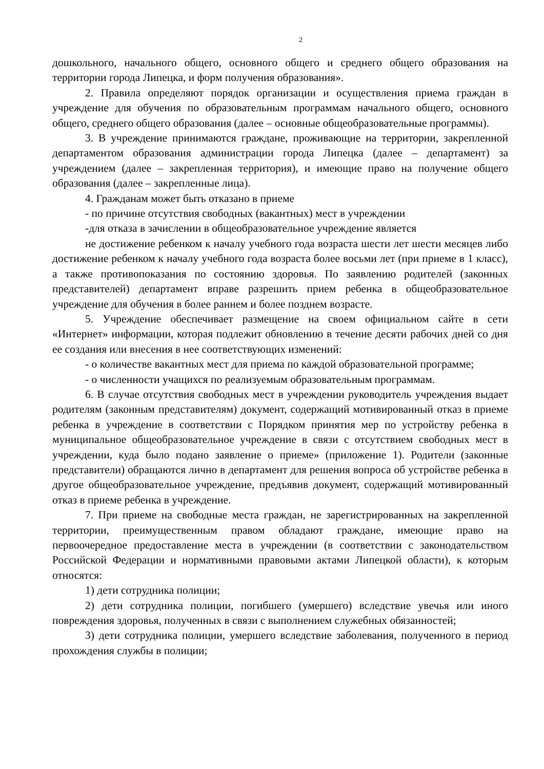2
дошкольного, начального общего, основного общего и среднего общего образования на территории города Липецка, и форм получения образования».
2. Правила определяют порядок организации и осуществления приема граждан в учреждение для обучения по образовательным программам начального общего, основного общего, среднего общего образования (далее – основные общеобразовательные программы).
3. В учреждение принимаются граждане, проживающие на территории, закрепленной департаментом образования администрации города Липецка (далее – департамент) за учреждением (далее – закрепленная территория), и имеющие право на получение общего образования (далее – закрепленные лица).
4. Гражданам может быть отказано в приеме
- по причине отсутствия свободных (вакантных) мест в учреждении
-для отказа в зачислении в общеобразовательное учреждение является
не достижение ребенком к началу учебного года возраста шести лет шести месяцев либо достижение ребенком к началу учебного года возраста более восьми лет (при приеме в 1 класс), а также противопоказания по состоянию здоровья. По заявлению родителей (законных представителей) департамент вправе разрешить прием ребенка в общеобразовательное учреждение для обучения в более раннем и более позднем возрасте.
5. Учреждение обеспечивает размещение на своем официальном сайте в сети «Интернет» информации, которая подлежит обновлению в течение десяти рабочих дней со дня ее создания или внесения в нее соответствующих изменений:
- о количестве вакантных мест для приема по каждой образовательной программе;
- о численности учащихся по реализуемым образовательным программам.
6. В случае отсутствия свободных мест в учреждении руководитель учреждения выдает родителям (законным представителям) документ, содержащий мотивированный отказ в приеме ребенка в учреждение в соответствии с Порядком принятия мер по устройству ребенка в муниципальное общеобразовательное учреждение в связи с отсутствием свободных мест в учреждении, куда было подано заявление о приеме» (приложение 1). Родители (законные представители) обращаются лично в департамент для решения вопроса об устройстве ребенка в другое общеобразовательное учреждение, предъявив документ, содержащий мотивированный отказ в приеме ребенка в учреждение.
7. При приеме на свободные места граждан, не зарегистрированных на закрепленной территории, преимущественным правом обладают граждане, имеющие право на первоочередное предоставление места в учреждении (в соответствии с законодательством Российской Федерации и нормативными правовыми актами Липецкой области), к которым относятся:
1) дети сотрудника полиции;
2) дети сотрудника полиции, погибшего (умершего) вследствие увечья или иного повреждения здоровья, полученных в связи с выполнением служебных обязанностей;
3) дети сотрудника полиции, умершего вследствие заболевания, полученного в период прохождения службы в полиции;